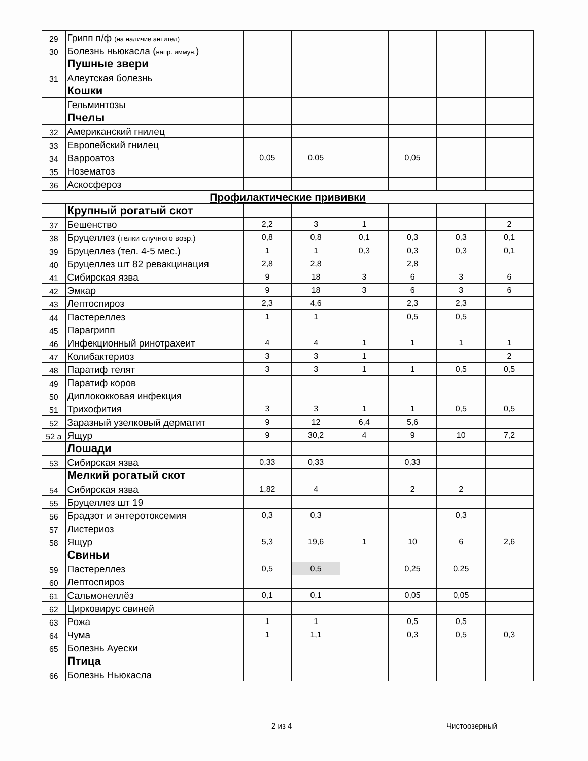| 29 | Грипп п/ф (на наличие антител) | | | | | | |
| 30 | Болезнь ньюкасла ( напр. иммун. ) | | | | | | |
| | Пушные звери | | | | | | |
| 31 | Алеутская болезнь | | | | | | |
| | Кошки | | | | | | |
| | Гельминтозы | | | | | | |
| | Пчелы | | | | | | |
| 32 | Американский гнилец | | | | | | |
| 33 | Европейский гнилец | | | | | | |
| 34 | Варроатоз | 0,05 | 0,05 | | 0,05 | | |
| 35 | Нозематоз | | | | | | |
| 36 | Аскосфероз | | | | | | |
| Профилактические прививки | | | | | | | |
| | Крупный рогатый скот | | | | | | |
| 37 | Бешенство | 2,2 | 3 | 1 | | | 2 |
| 38 | Бруцеллез (телки случного возр.) | 0,8 | 0,8 | 0,1 | 0,3 | 0,3 | 0,1 |
| 39 | Бруцеллез (тел. 4-5 мес.) | 1 | 1 | 0,3 | 0,3 | 0,3 | 0,1 |
| 40 | Бруцеллез шт 82 ревакцинация | 2,8 | 2,8 | | 2,8 | | |
| 41 | Сибирская язва | 9 | 18 | 3 | 6 | 3 | 6 |
| 42 | Эмкар | 9 | 18 | 3 | 6 | 3 | 6 |
| 43 | Лептоспироз | 2,3 | 4,6 | | 2,3 | 2,3 | |
| 44 | Пастереллез | 1 | 1 | | 0,5 | 0,5 | |
| 45 | Парагрипп | | | | | | |
| 46 | Инфекционный ринотрахеит | 4 | 4 | 1 | 1 | 1 | 1 |
| 47 | Колибактериоз | 3 | 3 | 1 | | | 2 |
| 48 | Паратиф телят | 3 | 3 | 1 | 1 | 0,5 | 0,5 |
| 49 | Паратиф коров | | | | | | |
| 50 | Диплококковая инфекция | | | | | | |
| 51 | Трихофития | 3 | 3 | 1 | 1 | 0,5 | 0,5 |
| 52 | Заразный узелковый дерматит | 9 | 12 | 6,4 | 5,6 | | |
| 52 а | Ящур | 9 | 30,2 | 4 | 9 | 10 | 7,2 |
| | Лошади | | | | | | |
| 53 | Сибирская язва | 0,33 | 0,33 | | 0,33 | | |
| | Мелкий рогатый скот | | | | | | |
| 54 | Сибирская язва | 1,82 | 4 | | 2 | 2 | |
| 55 | Бруцеллез шт 19 | | | | | | |
| 56 | Брадзот и энтеротоксемия | 0,3 | 0,3 | | | 0,3 | |
| 57 | Листериоз | | | | | | |
| 58 | Ящур | 5,3 | 19,6 | 1 | 10 | 6 | 2,6 |
| | Свиньи | | | | | | |
| 59 | Пастереллез | 0,5 | 0,5 | | 0,25 | 0,25 | |
| 60 | Лептоспироз | | | | | | |
| 61 | Сальмонеллёз | 0,1 | 0,1 | | 0,05 | 0,05 | |
| 62 | Цирковирус свиней | | | | | | |
| 63 | Рожа | 1 | 1 | | 0,5 | 0,5 | |
| 64 | Чума | 1 | 1,1 | | 0,3 | 0,5 | 0,3 |
| 65 | Болезнь Ауески | | | | | | |
| | Птица | | | | | | |
| 66 | Болезнь Ньюкасла | | | | | | |
2 из 4 Чистоозерный